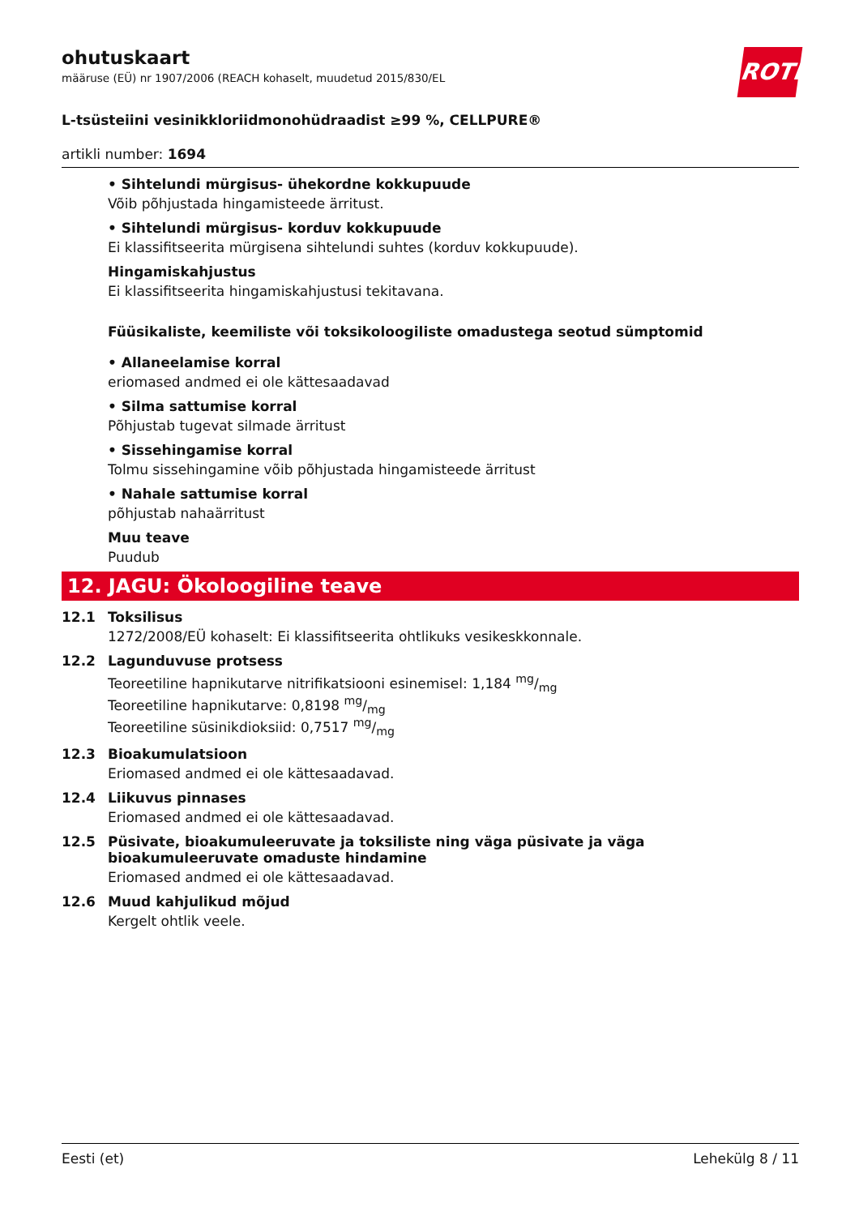ROTH
ohutuskaart
määruse (EÜ) nr 1907/2006 (REACH kohaselt, muudetud 2015/830/EL
L-tsüsteiini vesinikkloriidmonohüdraadist ≥99 %, CELLPURE®
artikli number: 1694
• Sihtelundi mürgisus- ühekordne kokkupuude
Võib põhjustada hingamisteede ärritust.
• Sihtelundi mürgisus- korduv kokkupuude
Ei klassifitseerita mürgisena sihtelundi suhtes (korduv kokkupuude).
Hingamiskahjustus
Ei klassifitseerita hingamiskahjustusi tekitavana.
Füüsikaliste, keemiliste või toksikoloogiliste omadustega seotud sümptomid
• Allaneelamise korral
eriomased andmed ei ole kättesaadavad
• Silma sattumise korral
Põhjustab tugevat silmade ärritust
• Sissehingamise korral
Tolmu sissehingamine võib põhjustada hingamisteede ärritust
• Nahale sattumise korral
põhjustab nahaärritust
Muu teave
Puudub
12. JAGU: Ökoloogiline teave
12.1 Toksilisus
1272/2008/EÜ kohaselt: Ei klassifitseerita ohtlikuks vesikeskkonnale.
12.2 Lagunduvuse protsess
Teoreetiline hapnikutarve nitrifikatsiooni esinemisel: 1,184 mg/mg
Teoreetiline hapnikutarve: 0,8198 mg/mg
Teoreetiline süsinikdioksiid: 0,7517 mg/mg
12.3 Bioakumulatsioon
Eriomased andmed ei ole kättesaadavad.
12.4 Liikuvus pinnases
Eriomased andmed ei ole kättesaadavad.
12.5 Püsivate, bioakumuleeruvate ja toksiliste ning väga püsivate ja väga bioakumuleeruvate omaduste hindamine
Eriomased andmed ei ole kättesaadavad.
12.6 Muud kahjulikud mõjud
Kergelt ohtlik veele.
Eesti (et) Lehekülg 8 / 11